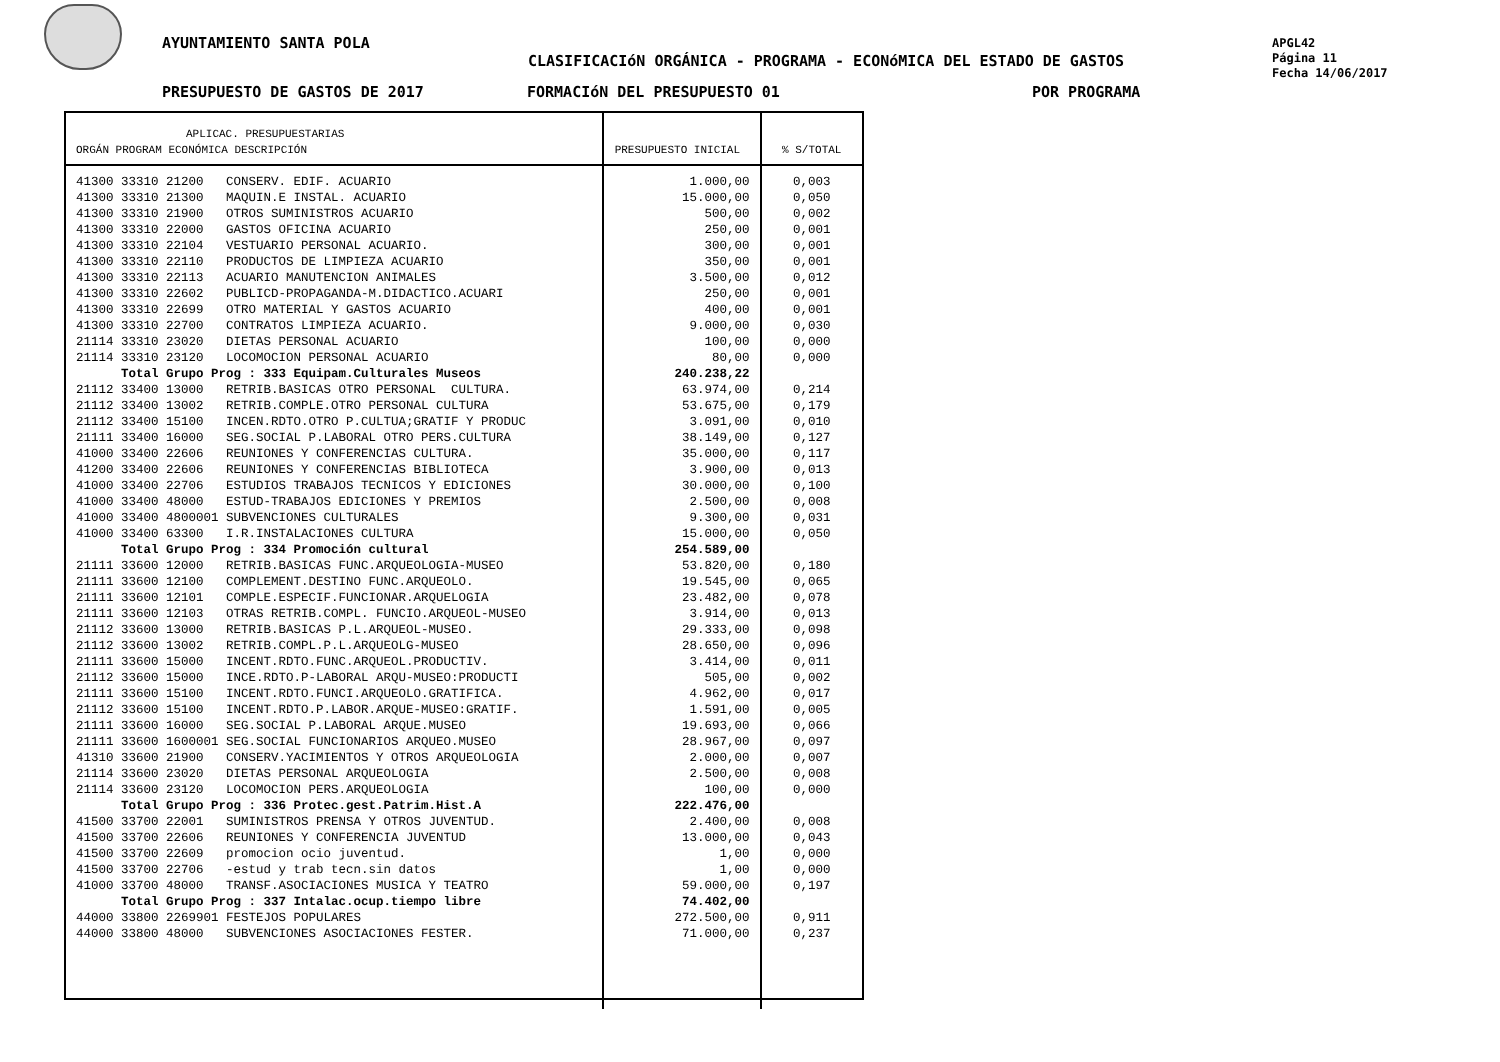AYUNTAMIENTO SANTA POLA
CLASIFICACIóN ORGÁNICA - PROGRAMA - ECONóMICA DEL ESTADO DE GASTOS
APGL42
Página 11
Fecha 14/06/2017
PRESUPUESTO DE GASTOS DE 2017 FORMACIóN DEL PRESUPUESTO 01 POR PROGRAMA
| APLICAC. PRESUPUESTARIAS ORGÁN PROGRAM ECONÓMICA DESCRIPCIÓN | PRESUPUESTO INICIAL | % S/TOTAL |
| --- | --- | --- |
| 41300 33310 21200 CONSERV. EDIF. ACUARIO | 1.000,00 | 0,003 |
| 41300 33310 21300 MAQUIN.E INSTAL. ACUARIO | 15.000,00 | 0,050 |
| 41300 33310 21900 OTROS SUMINISTROS ACUARIO | 500,00 | 0,002 |
| 41300 33310 22000 GASTOS OFICINA ACUARIO | 250,00 | 0,001 |
| 41300 33310 22104 VESTUARIO PERSONAL ACUARIO. | 300,00 | 0,001 |
| 41300 33310 22110 PRODUCTOS DE LIMPIEZA ACUARIO | 350,00 | 0,001 |
| 41300 33310 22113 ACUARIO MANUTENCION ANIMALES | 3.500,00 | 0,012 |
| 41300 33310 22602 PUBLICD-PROPAGANDA-M.DIDACTICO.ACUARI | 250,00 | 0,001 |
| 41300 33310 22699 OTRO MATERIAL Y GASTOS ACUARIO | 400,00 | 0,001 |
| 41300 33310 22700 CONTRATOS LIMPIEZA ACUARIO. | 9.000,00 | 0,030 |
| 21114 33310 23020 DIETAS PERSONAL ACUARIO | 100,00 | 0,000 |
| 21114 33310 23120 LOCOMOCION PERSONAL ACUARIO | 80,00 | 0,000 |
| Total Grupo Prog : 333 Equipam.Culturales Museos | 240.238,22 | |
| 21112 33400 13000 RETRIB.BASICAS OTRO PERSONAL CULTURA. | 63.974,00 | 0,214 |
| 21112 33400 13002 RETRIB.COMPLE.OTRO PERSONAL CULTURA | 53.675,00 | 0,179 |
| 21112 33400 15100 INCEN.RDTO.OTRO P.CULTUA;GRATIF Y PRODUC | 3.091,00 | 0,010 |
| 21111 33400 16000 SEG.SOCIAL P.LABORAL OTRO PERS.CULTURA | 38.149,00 | 0,127 |
| 41000 33400 22606 REUNIONES Y CONFERENCIAS CULTURA. | 35.000,00 | 0,117 |
| 41200 33400 22606 REUNIONES Y CONFERENCIAS BIBLIOTECA | 3.900,00 | 0,013 |
| 41000 33400 22706 ESTUDIOS TRABAJOS TECNICOS Y EDICIONES | 30.000,00 | 0,100 |
| 41000 33400 48000 ESTUD-TRABAJOS EDICIONES Y PREMIOS | 2.500,00 | 0,008 |
| 41000 33400 4800001 SUBVENCIONES CULTURALES | 9.300,00 | 0,031 |
| 41000 33400 63300 I.R.INSTALACIONES CULTURA | 15.000,00 | 0,050 |
| Total Grupo Prog : 334 Promoción cultural | 254.589,00 | |
| 21111 33600 12000 RETRIB.BASICAS FUNC.ARQUEOLOGIA-MUSEO | 53.820,00 | 0,180 |
| 21111 33600 12100 COMPLEMENT.DESTINO FUNC.ARQUEOLO. | 19.545,00 | 0,065 |
| 21111 33600 12101 COMPLE.ESPECIF.FUNCIONAR.ARQUELOGIA | 23.482,00 | 0,078 |
| 21111 33600 12103 OTRAS RETRIB.COMPL. FUNCIO.ARQUEOL-MUSEO | 3.914,00 | 0,013 |
| 21112 33600 13000 RETRIB.BASICAS P.L.ARQUEOL-MUSEO. | 29.333,00 | 0,098 |
| 21112 33600 13002 RETRIB.COMPL.P.L.ARQUEOLG-MUSEO | 28.650,00 | 0,096 |
| 21111 33600 15000 INCENT.RDTO.FUNC.ARQUEOL.PRODUCTIV. | 3.414,00 | 0,011 |
| 21112 33600 15000 INCE.RDTO.P-LABORAL ARQU-MUSEO:PRODUCTI | 505,00 | 0,002 |
| 21111 33600 15100 INCENT.RDTO.FUNCI.ARQUEOLO.GRATIFICA. | 4.962,00 | 0,017 |
| 21112 33600 15100 INCENT.RDTO.P.LABOR.ARQUE-MUSEO:GRATIF. | 1.591,00 | 0,005 |
| 21111 33600 16000 SEG.SOCIAL P.LABORAL ARQUE.MUSEO | 19.693,00 | 0,066 |
| 21111 33600 1600001 SEG.SOCIAL FUNCIONARIOS ARQUEO.MUSEO | 28.967,00 | 0,097 |
| 41310 33600 21900 CONSERV.YACIMIENTOS Y OTROS ARQUEOLOGIA | 2.000,00 | 0,007 |
| 21114 33600 23020 DIETAS PERSONAL ARQUEOLOGIA | 2.500,00 | 0,008 |
| 21114 33600 23120 LOCOMOCION PERS.ARQUEOLOGIA | 100,00 | 0,000 |
| Total Grupo Prog : 336 Protec.gest.Patrim.Hist.A | 222.476,00 | |
| 41500 33700 22001 SUMINISTROS PRENSA Y OTROS JUVENTUD. | 2.400,00 | 0,008 |
| 41500 33700 22606 REUNIONES Y CONFERENCIA JUVENTUD | 13.000,00 | 0,043 |
| 41500 33700 22609 promocion ocio juventud. | 1,00 | 0,000 |
| 41500 33700 22706 -estud y trab tecn.sin datos | 1,00 | 0,000 |
| 41000 33700 48000 TRANSF.ASOCIACIONES MUSICA Y TEATRO | 59.000,00 | 0,197 |
| Total Grupo Prog : 337 Intalac.ocup.tiempo libre | 74.402,00 | |
| 44000 33800 2269901 FESTEJOS POPULARES | 272.500,00 | 0,911 |
| 44000 33800 48000 SUBVENCIONES ASOCIACIONES FESTER. | 71.000,00 | 0,237 |